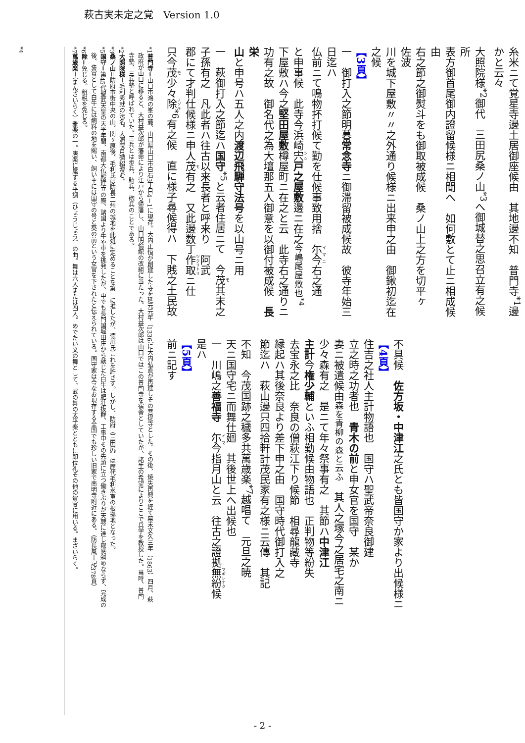萩古実未定之覚　Version 1.0
糸米ニて覚星寺邊土居御座候由　其地邊不知　普門寺<sup>*1</sup>邊
かと云々
大照院様<sup>*2</sup>御代　三田尻桑ノ山<sup>*3</sup>へ御城替之思召立有之候所
表方御首尾御内證留候様ニ相聞へ　如何敷とて止ニ相成候由
右之節之御熨斗をも御取被成候　桑ノ山上之方を切平ヶ　佐波
川を城下屋敷〃〃之外通り候様ニ出来申之由　御鍬初迄在之候
【3頁】
一　御打入之節明暮常念寺ニ御滞留被成候故　彼寺年始三日迄ハ
仏前ニて鳴物抔打候て勤を仕候事致用捨　尓今右之通
と申事候　此寺今浜崎宍戸之屋敷邊ニ在之今嶋尾屋敷也<sup>*4</sup>
下屋敷ハ今之堅田屋敷樽屋町ニ在之と云　此寺右之通りニ
功有之故　御名代之為大壇那五人御意を以御付被成候　長栄
山と申号ハ五人之内渡辺飛騨守法号を以山号ニ用
一　萩御打入之節迄ハ国守<sup>*5</sup>と云者住居ニて　今茂其末之
子孫有之　凡此者ハ往古以来長者と呼来り　阿武
郡にて才判仕候様ニ申人茂有之　又此邊数丁作取ニ仕
只今茂少々除<sup>*6</sup>有之候　直に様子尋候得ハ　下賎之土民故
不具候　佐方坂・中津江之氏とも皆国守か家より出候様ニ
【4頁】
住吉之社人主計物語也　国守ハ聖武帝奈良御建
立之時之功者也　青木の前と申女官を国守　某か
妻ニ被遣候由森を青柳の森と云ふ　其人之塚今之居宅之南ニ
少々森有之　是ニて年々祭事有之　其節ハ中津江
主計今権少輔といふ相勤候由物語也　正判物等紛失
去宝永之比　奈良の僧萩江下り候節　相尋龍藏寺
縁起ハ其後奈良より差下申之由　国守時代御打入之
節迄ハ　萩山邊只四拾軒計茂民家有之様ニ云傳　其記
不知　今茂国跡之穢多共萬歳楽<sup>*7</sup>越唱て　元旦之暁
天ニ国守宅ニ而舞仕廻　其後世上へ出候也
一　川嶋之善福寺　尓今指月山と云　往古之證拠無紛候　是ハ
【5頁】
前ニ記す
*1普門寺＝山口市鴻の峯の麓、山口県山口市白石3丁目4－1に現存。大内正恒が創建した寺を延元元年（1336）に大内弘直が再建しその菩提寺とした。その後、焼失再興を経て幕末文久三年（1863）四月、萩
政府が山口に移ると、大村益次郎が藩命により江戸から帰藩し、山口明倫館の改組に当たった。大村益次郎は山口ではこの普門寺を宿舎としていたが、諸生の希望によりここで兵学を教授した。当時、普門
寺塾、三兵塾と呼ばれていた。三兵とは歩兵、騎兵、砲兵のことである。
*2大照院様＝毛利秀就の法名。大照院月磵紹澄む。
*3桑ノ山＝防府市街中央の山。関ヶ原後、毛利氏は防長二州の城地を此処に定めることを第一に推したが、徳川氏これを許さず。しかし、防府（三田尻）は歴代毛利水軍の根拠地となった。
*5国守＝第45代聖武天皇の天平年間、南都大仏殿建立の際、諸国より牛や車を挑発したが、中でも長門国堀田庄から献じた白牛は肥壮抜群、工事中その先頭に立つ働きぶりが天聴に達し叡感斜めならず、完成の
後、褒賞として白牛には飼料の地を賜い、飼い主には国守の号と葵の前という女官を下されたと伝えられている。国守家は今なお現存する全国でも珍しい旧家で南明寺附近にある。（防長風土記378頁）
*6除＝免じる。租税を免じる。
*7萬歳楽＝（まんざいらく）雅楽の一。唐楽に属する平調（ひょうじょう）の曲。舞は六人または四人。めでたい文の舞として、武の舞の太平楽とともに即位礼その他の賀宴に用いる。まざいらく。
*4
- 2 -